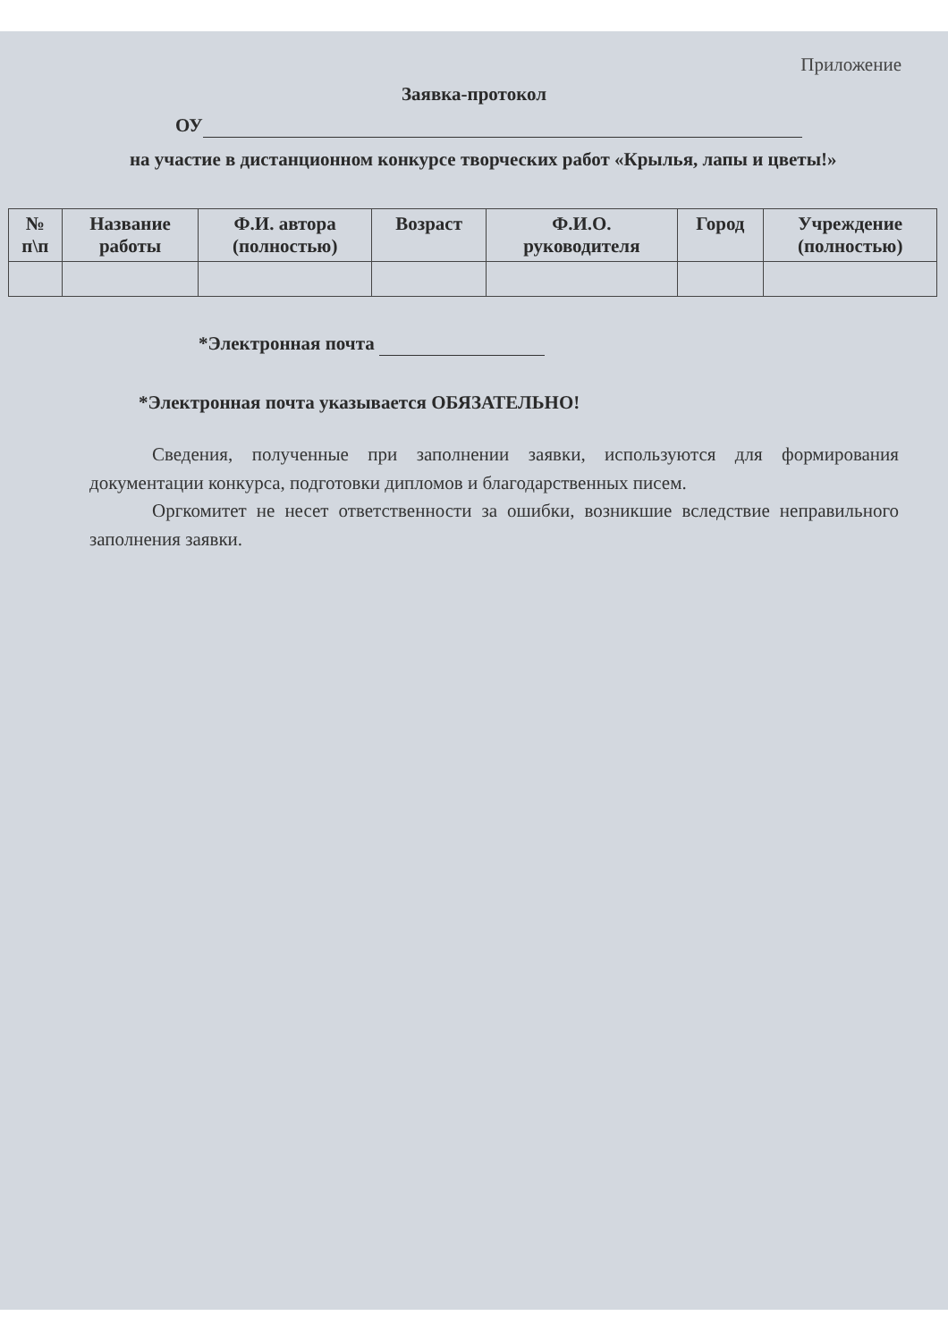Приложение
Заявка-протокол
ОУ
на участие в дистанционном конкурсе творческих работ «Крылья, лапы и цветы!»
| № п\п | Название работы | Ф.И. автора (полностью) | Возраст | Ф.И.О. руководителя | Город | Учреждение (полностью) |
| --- | --- | --- | --- | --- | --- | --- |
*Электронная почта
*Электронная почта указывается ОБЯЗАТЕЛЬНО!
Сведения, полученные при заполнении заявки, используются для формирования документации конкурса, подготовки дипломов и благодарственных писем.
Оргкомитет не несет ответственности за ошибки, возникшие вследствие неправильного заполнения заявки.